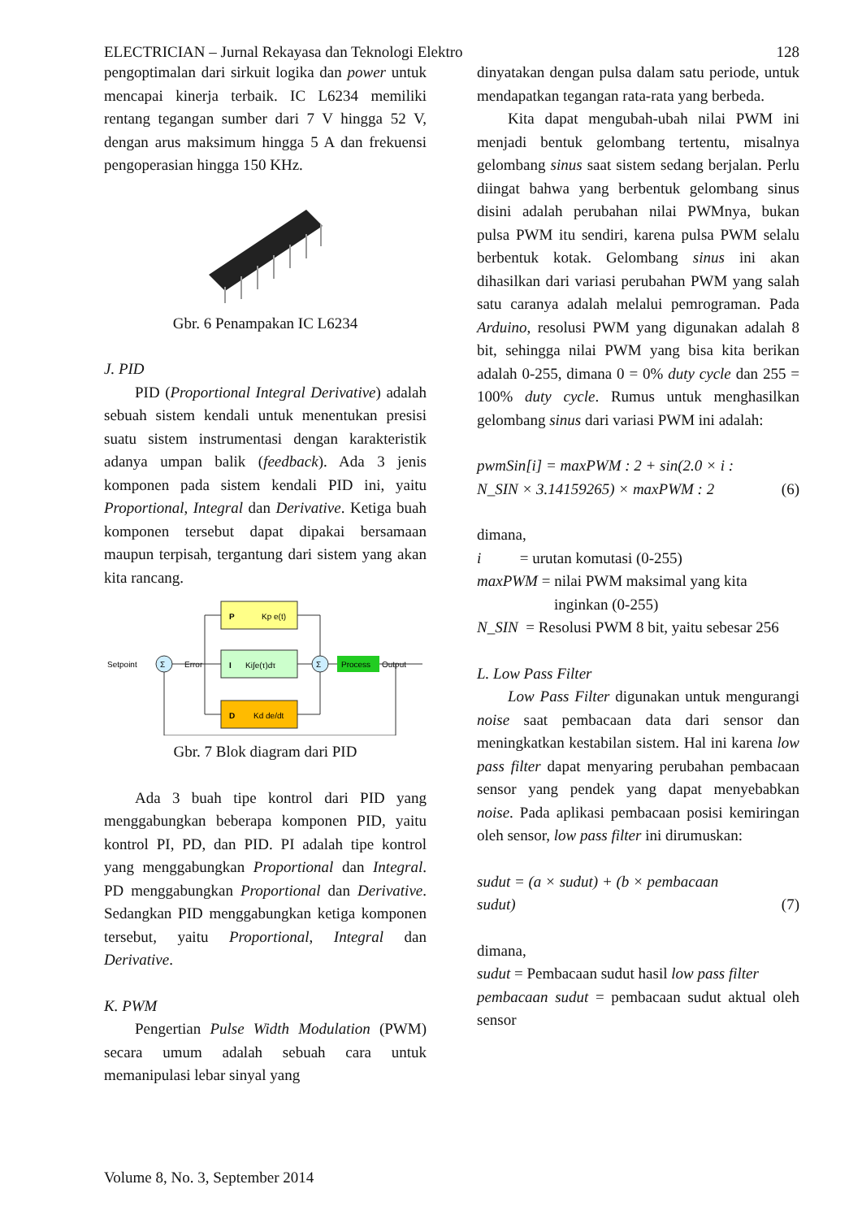ELECTRICIAN – Jurnal Rekayasa dan Teknologi Elektro 128
pengoptimalan dari sirkuit logika dan power untuk mencapai kinerja terbaik. IC L6234 memiliki rentang tegangan sumber dari 7 V hingga 52 V, dengan arus maksimum hingga 5 A dan frekuensi pengoperasian hingga 150 KHz.
Gbr. 6 Penampakan IC L6234
J. PID
PID (Proportional Integral Derivative) adalah sebuah sistem kendali untuk menentukan presisi suatu sistem instrumentasi dengan karakteristik adanya umpan balik (feedback). Ada 3 jenis komponen pada sistem kendali PID ini, yaitu Proportional, Integral dan Derivative. Ketiga buah komponen tersebut dapat dipakai bersamaan maupun terpisah, tergantung dari sistem yang akan kita rancang.
P
Kp e(t)
I
Ki∫e(τ)dτ
D
Kd de/dt
Σ
Σ
Process
Setpoint
Error
Output
Gbr. 7 Blok diagram dari PID
Ada 3 buah tipe kontrol dari PID yang menggabungkan beberapa komponen PID, yaitu kontrol PI, PD, dan PID. PI adalah tipe kontrol yang menggabungkan Proportional dan Integral. PD menggabungkan Proportional dan Derivative. Sedangkan PID menggabungkan ketiga komponen tersebut, yaitu Proportional, Integral dan Derivative.
K. PWM
Pengertian Pulse Width Modulation (PWM) secara umum adalah sebuah cara untuk memanipulasi lebar sinyal yang
dinyatakan dengan pulsa dalam satu periode, untuk mendapatkan tegangan rata-rata yang berbeda.
Kita dapat mengubah-ubah nilai PWM ini menjadi bentuk gelombang tertentu, misalnya gelombang sinus saat sistem sedang berjalan. Perlu diingat bahwa yang berbentuk gelombang sinus disini adalah perubahan nilai PWMnya, bukan pulsa PWM itu sendiri, karena pulsa PWM selalu berbentuk kotak. Gelombang sinus ini akan dihasilkan dari variasi perubahan PWM yang salah satu caranya adalah melalui pemrograman. Pada Arduino, resolusi PWM yang digunakan adalah 8 bit, sehingga nilai PWM yang bisa kita berikan adalah 0-255, dimana 0 = 0% duty cycle dan 255 = 100% duty cycle. Rumus untuk menghasilkan gelombang sinus dari variasi PWM ini adalah:
pwmSin[i] = maxPWM : 2 + sin(2.0 × i :
N_SIN × 3.14159265) × maxPWM : 2 (6)
dimana,
i = urutan komutasi (0-255)
maxPWM = nilai PWM maksimal yang kita
inginkan (0-255)
N_SIN = Resolusi PWM 8 bit, yaitu sebesar 256
L. Low Pass Filter
Low Pass Filter digunakan untuk mengurangi noise saat pembacaan data dari sensor dan meningkatkan kestabilan sistem. Hal ini karena low pass filter dapat menyaring perubahan pembacaan sensor yang pendek yang dapat menyebabkan noise. Pada aplikasi pembacaan posisi kemiringan oleh sensor, low pass filter ini dirumuskan:
sudut = (a × sudut) + (b × pembacaan
sudut) (7)
dimana,
sudut = Pembacaan sudut hasil low pass filter
pembacaan sudut = pembacaan sudut aktual oleh sensor
Volume 8, No. 3, September 2014